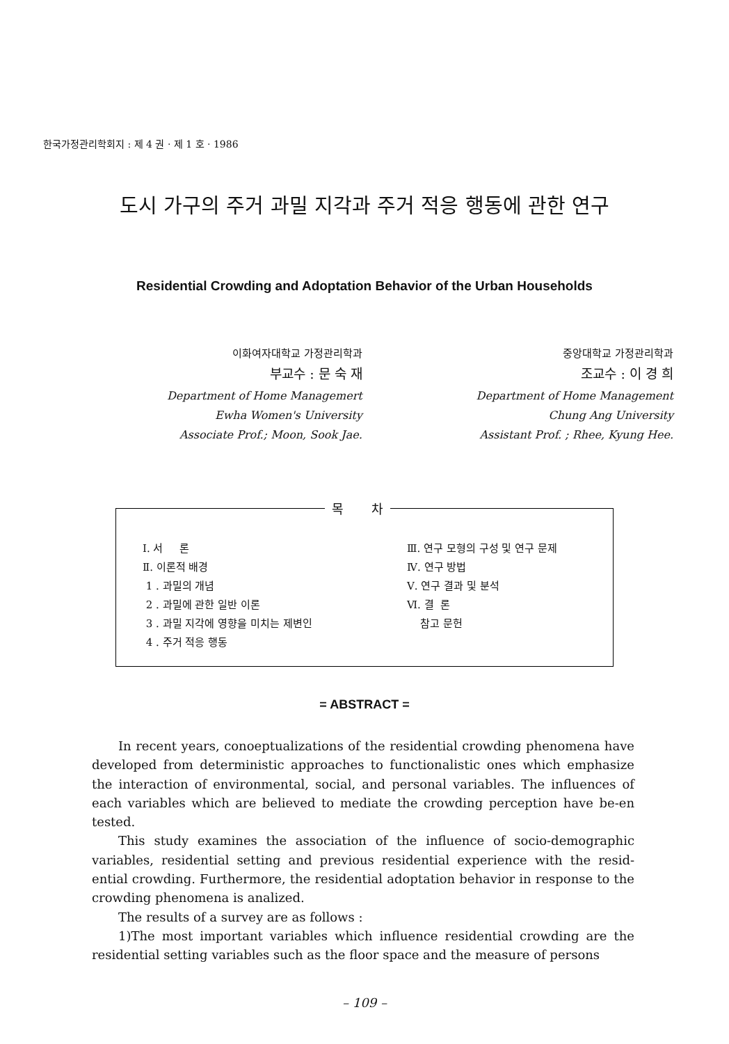한국가정관리학회지 : 제 4 권 · 제 1 호 · 1986
도시 가구의 주거 과밀 지각과 주거 적응 행동에 관한 연구
Residential Crowding and Adoptation Behavior of the Urban Households
이화여자대학교 가정관리학과
부교수 : 문 숙 재
Department of Home Managemert
Ewha Women's University
Associate Prof.; Moon, Sook Jae.
중앙대학교 가정관리학과
조교수 : 이 경 희
Department of Home Management
Chung Ang University
Assistant Prof. ; Rhee, Kyung Hee.
목 차
Ⅰ. 서 론
Ⅱ. 이론적 배경
1 . 과밀의 개념
2 . 과밀에 관한 일반 이론
3 . 과밀 지각에 영향을 미치는 제변인
4 . 주거 적응 행동
Ⅲ. 연구 모형의 구성 및 연구 문제
Ⅳ. 연구 방법
Ⅴ. 연구 결과 및 분석
Ⅵ. 결 론
참고 문헌
= ABSTRACT =
In recent years, conoeptualizations of the residential crowding phenomena have developed from deterministic approaches to functionalistic ones which emphasize the interaction of environmental, social, and personal variables. The influences of each variables which are believed to mediate the crowding perception have be-en tested.
This study examines the association of the influence of socio-demographic variables, residential setting and previous residential experience with the resid-ential crowding. Furthermore, the residential adoptation behavior in response to the crowding phenomena is analized.
The results of a survey are as follows :
1)The most important variables which influence residential crowding are the residential setting variables such as the floor space and the measure of persons
– 109 –